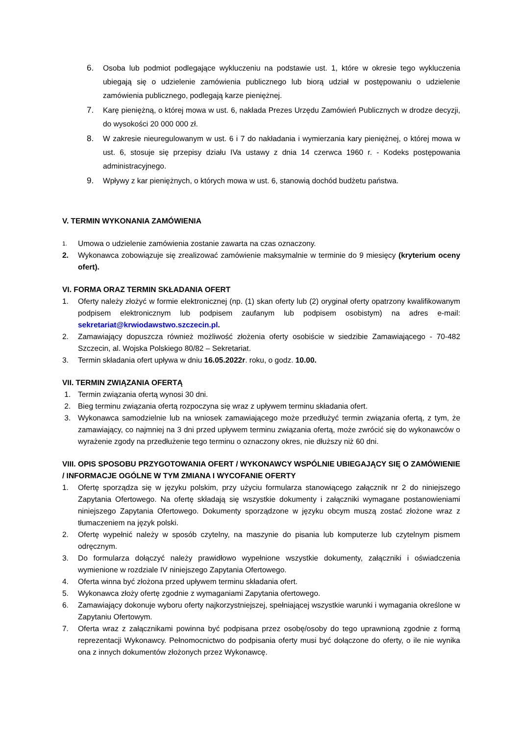6. Osoba lub podmiot podlegające wykluczeniu na podstawie ust. 1, które w okresie tego wykluczenia ubiegają się o udzielenie zamówienia publicznego lub biorą udział w postępowaniu o udzielenie zamówienia publicznego, podlegają karze pieniężnej.
7. Karę pieniężną, o której mowa w ust. 6, nakłada Prezes Urzędu Zamówień Publicznych w drodze decyzji, do wysokości 20 000 000 zł.
8. W zakresie nieuregulowanym w ust. 6 i 7 do nakładania i wymierzania kary pieniężnej, o której mowa w ust. 6, stosuje się przepisy działu IVa ustawy z dnia 14 czerwca 1960 r. - Kodeks postępowania administracyjnego.
9. Wpływy z kar pieniężnych, o których mowa w ust. 6, stanowią dochód budżetu państwa.
V. TERMIN WYKONANIA ZAMÓWIENIA
1. Umowa o udzielenie zamówienia zostanie zawarta na czas oznaczony.
2. Wykonawca zobowiązuje się zrealizować zamówienie maksymalnie w terminie do 9 miesięcy (kryterium oceny ofert).
VI. FORMA ORAZ TERMIN SKŁADANIA OFERT
1. Oferty należy złożyć w formie elektronicznej (np. (1) skan oferty lub (2) oryginał oferty opatrzony kwalifikowanym podpisem elektronicznym lub podpisem zaufanym lub podpisem osobistym) na adres e-mail: sekretariat@krwiodawstwo.szczecin.pl.
2. Zamawiający dopuszcza również możliwość złożenia oferty osobiście w siedzibie Zamawiającego - 70-482 Szczecin, al. Wojska Polskiego 80/82 – Sekretariat.
3. Termin składania ofert upływa w dniu 16.05.2022r. roku, o godz. 10.00.
VII. TERMIN ZWIĄZANIA OFERTĄ
1. Termin związania ofertą wynosi 30 dni.
2. Bieg terminu związania ofertą rozpoczyna się wraz z upływem terminu składania ofert.
3. Wykonawca samodzielnie lub na wniosek zamawiającego może przedłużyć termin związania ofertą, z tym, że zamawiający, co najmniej na 3 dni przed upływem terminu związania ofertą, może zwrócić się do wykonawców o wyrażenie zgody na przedłużenie tego terminu o oznaczony okres, nie dłuższy niż 60 dni.
VIII. OPIS SPOSOBU PRZYGOTOWANIA OFERT / WYKONAWCY WSPÓLNIE UBIEGAJĄCY SIĘ O ZAMÓWIENIE / INFORMACJE OGÓLNE W TYM ZMIANA I WYCOFANIE OFERTY
1. Ofertę sporządza się w języku polskim, przy użyciu formularza stanowiącego załącznik nr 2 do niniejszego Zapytania Ofertowego. Na ofertę składają się wszystkie dokumenty i załączniki wymagane postanowieniami niniejszego Zapytania Ofertowego. Dokumenty sporządzone w języku obcym muszą zostać złożone wraz z tłumaczeniem na język polski.
2. Ofertę wypełnić należy w sposób czytelny, na maszynie do pisania lub komputerze lub czytelnym pismem odręcznym.
3. Do formularza dołączyć należy prawidłowo wypełnione wszystkie dokumenty, załączniki i oświadczenia wymienione w rozdziale IV niniejszego Zapytania Ofertowego.
4. Oferta winna być złożona przed upływem terminu składania ofert.
5. Wykonawca złoży ofertę zgodnie z wymaganiami Zapytania ofertowego.
6. Zamawiający dokonuje wyboru oferty najkorzystniejszej, spełniającej wszystkie warunki i wymagania określone w Zapytaniu Ofertowym.
7. Oferta wraz z załącznikami powinna być podpisana przez osobę/osoby do tego uprawnioną zgodnie z formą reprezentacji Wykonawcy. Pełnomocnictwo do podpisania oferty musi być dołączone do oferty, o ile nie wynika ona z innych dokumentów złożonych przez Wykonawcę.